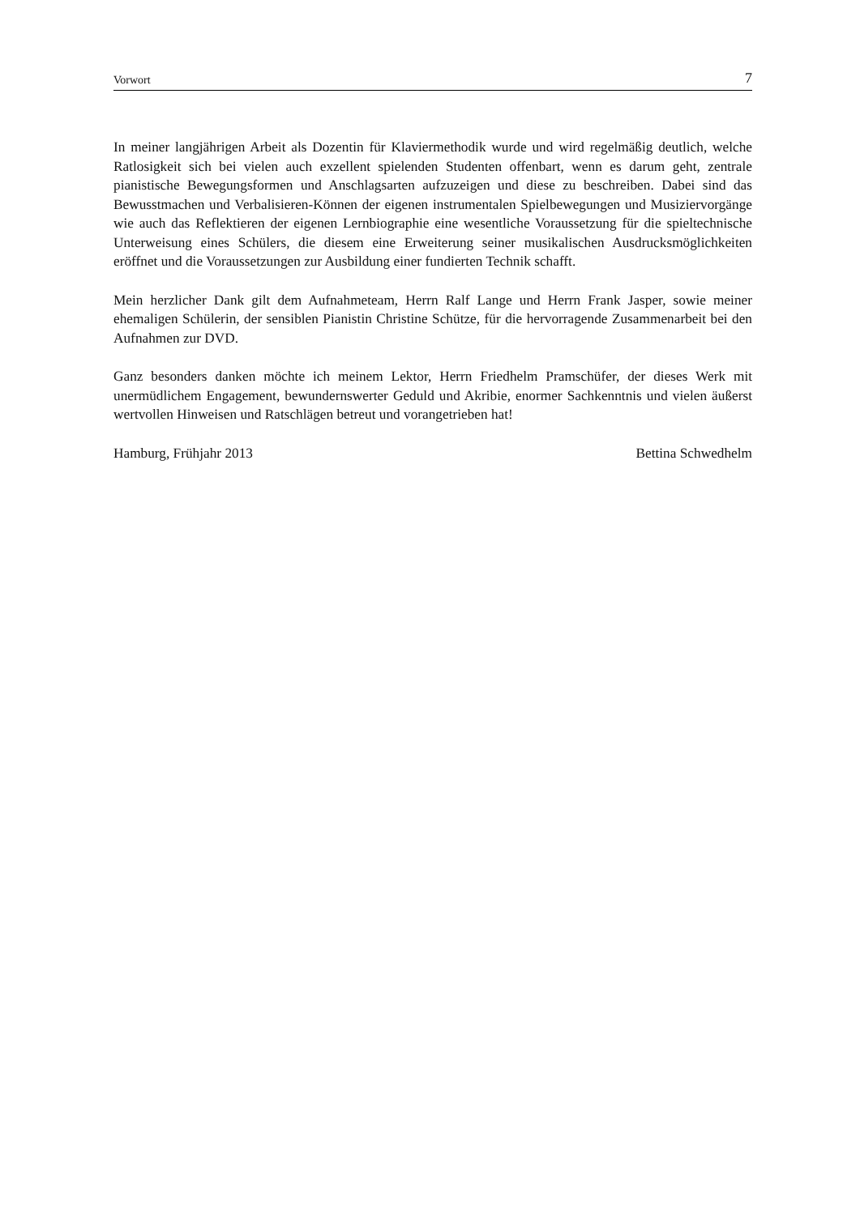Vorwort 7
In meiner langjährigen Arbeit als Dozentin für Klaviermethodik wurde und wird regelmäßig deutlich, welche Ratlosigkeit sich bei vielen auch exzellent spielenden Studenten offenbart, wenn es darum geht, zentrale pianistische Bewegungsformen und Anschlagsarten aufzuzeigen und diese zu beschreiben. Dabei sind das Bewusstmachen und Verbalisieren-Können der eigenen instrumentalen Spielbewegungen und Musiziervorgänge wie auch das Reflektieren der eigenen Lernbiographie eine wesentliche Voraussetzung für die spieltechnische Unterweisung eines Schülers, die diesem eine Erweiterung seiner musikalischen Ausdrucksmöglichkeiten eröffnet und die Voraussetzungen zur Ausbildung einer fundierten Technik schafft.
Mein herzlicher Dank gilt dem Aufnahmeteam, Herrn Ralf Lange und Herrn Frank Jasper, sowie meiner ehemaligen Schülerin, der sensiblen Pianistin Christine Schütze, für die hervorragende Zusammenarbeit bei den Aufnahmen zur DVD.
Ganz besonders danken möchte ich meinem Lektor, Herrn Friedhelm Pramschüfer, der dieses Werk mit unermüdlichem Engagement, bewundernswerter Geduld und Akribie, enormer Sachkenntnis und vielen äußerst wertvollen Hinweisen und Ratschlägen betreut und vorangetrieben hat!
Hamburg, Frühjahr 2013 Bettina Schwedhelm